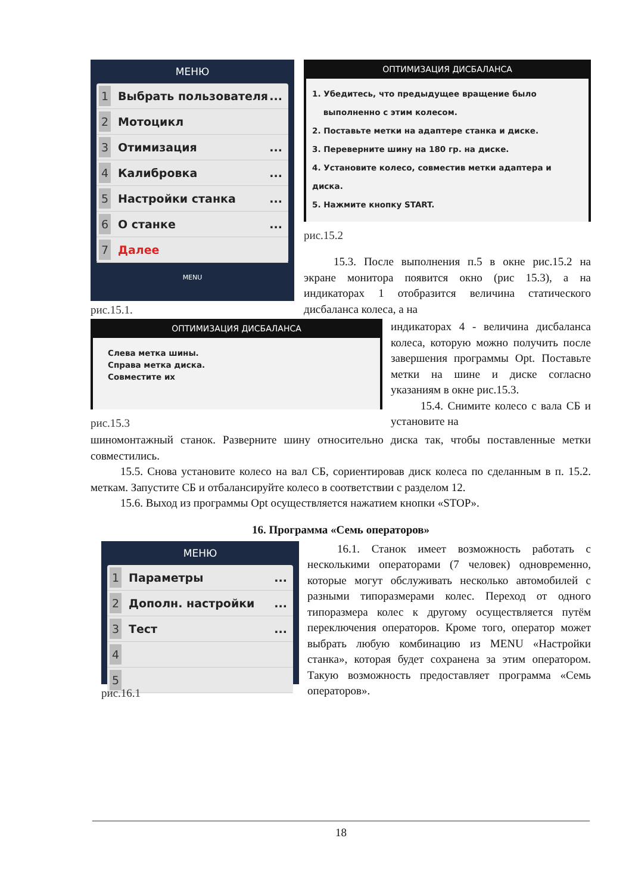МЕНЮ
1 Выбрать пользователя...
2 Мотоцикл
3 Отимизация...
4 Калибровка...
5 Настройки станка...
6 О станке...
7 Далее
MENU
рис.15.1.
ОПТИМИЗАЦИЯ ДИСБАЛАНСА
1. Убедитесь, что предыдущее вращение было
выполненно с этим колесом.
2. Поставьте метки на адаптере станка и диске.
3. Переверните шину на 180 гр. на диске.
4. Установите колесо, совместив метки адаптера и диска.
5. Нажмите кнопку START.
рис.15.2
15.3. После выполнения п.5 в окне рис.15.2 на экране монитора появится окно (рис 15.3), а на индикаторах 1 отобразится величина статического дисбаланса колеса, а на
ОПТИМИЗАЦИЯ ДИСБАЛАНСА
Слева метка шины.
Справа метка диска.
Совместите их
рис.15.3
индикаторах 4 - величина дисбаланса колеса, которую можно получить после завершения программы Opt. Поставьте метки на шине и диске согласно указаниям в окне рис.15.3.
15.4. Снимите колесо с вала СБ и установите на
шиномонтажный станок. Разверните шину относительно диска так, чтобы поставленные метки совместились.
15.5. Снова установите колесо на вал СБ, сориентировав диск колеса по сделанным в п. 15.2. меткам. Запустите СБ и отбалансируйте колесо в соответствии с разделом 12.
15.6. Выход из программы Opt осуществляется нажатием кнопки «STOP».
16. Программа «Семь операторов»
МЕНЮ
1 Параметры...
2 Дополн. настройки...
3 Тест...
4
5
рис.16.1
16.1. Станок имеет возможность работать с несколькими операторами (7 человек) одновременно, которые могут обслуживать несколько автомобилей с разными типоразмерами колес. Переход от одного типоразмера колес к другому осуществляется путём переключения операторов. Кроме того, оператор может выбрать любую комбинацию из MENU «Настройки станка», которая будет сохранена за этим оператором. Такую возможность предоставляет программа «Семь операторов».
18